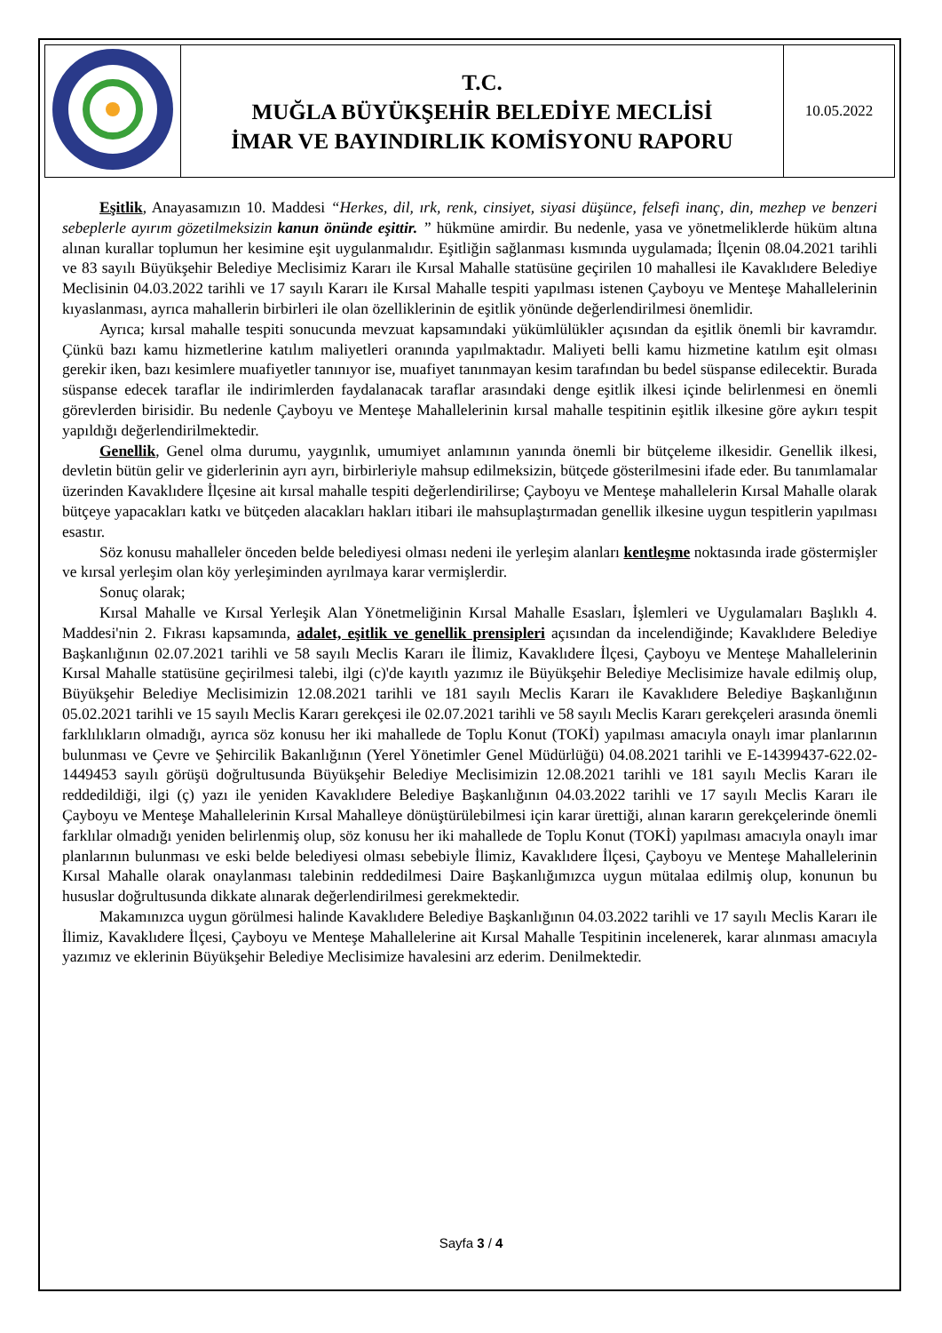| | T.C. MUĞLA BÜYÜKŞEHİR BELEDİYE MECLİSİ İMAR VE BAYINDIRLIK KOMİSYONU RAPORU | 10.05.2022 |
Eşitlik, Anayasamızın 10. Maddesi “Herkes, dil, ırk, renk, cinsiyet, siyasi düşünce, felsefi inanç, din, mezhep ve benzeri sebeplerle ayırım gözetilmeksizin kanun önünde eşittir. ” hükmüne amirdir. Bu nedenle, yasa ve yönetmeliklerde hüküm altına alınan kurallar toplumun her kesimine eşit uygulanmalıdır. Eşitliğin sağlanması kısmında uygulamada; İlçenin 08.04.2021 tarihli ve 83 sayılı Büyükşehir Belediye Meclisimiz Kararı ile Kırsal Mahalle statüsüne geçirilen 10 mahallesi ile Kavaklıdere Belediye Meclisinin 04.03.2022 tarihli ve 17 sayılı Kararı ile Kırsal Mahalle tespiti yapılması istenen Çayboyu ve Menteşe Mahallelerinin kıyaslanması, ayrıca mahallerin birbirleri ile olan özelliklerinin de eşitlik yönünde değerlendirilmesi önemlidir.
Ayrıca; kırsal mahalle tespiti sonucunda mevzuat kapsamındaki yükümlülükler açısından da eşitlik önemli bir kavramdır. Çünkü bazı kamu hizmetlerine katılım maliyetleri oranında yapılmaktadır. Maliyeti belli kamu hizmetine katılım eşit olması gerekir iken, bazı kesimlere muafiyetler tanınıyor ise, muafiyet tanınmayan kesim tarafından bu bedel süspanse edilecektir. Burada süspanse edecek taraflar ile indirimlerden faydalanacak taraflar arasındaki denge eşitlik ilkesi içinde belirlenmesi en önemli görevlerden birisidir. Bu nedenle Çayboyu ve Menteşe Mahallelerinin kırsal mahalle tespitinin eşitlik ilkesine göre aykırı tespit yapıldığı değerlendirilmektedir.
Genellik, Genel olma durumu, yaygınlık, umumiyet anlamının yanında önemli bir bütçeleme ilkesidir. Genellik ilkesi, devletin bütün gelir ve giderlerinin ayrı ayrı, birbirleriyle mahsup edilmeksizin, bütçede gösterilmesini ifade eder. Bu tanımlamalar üzerinden Kavaklıdere İlçesine ait kırsal mahalle tespiti değerlendirilirse; Çayboyu ve Menteşe mahallelerin Kırsal Mahalle olarak bütçeye yapacakları katkı ve bütçeden alacakları hakları itibari ile mahsuplaştırmadan genellik ilkesine uygun tespitlerin yapılması esastır.
Söz konusu mahalleler önceden belde belediyesi olması nedeni ile yerleşim alanları kentleşme noktasında irade göstermişler ve kırsal yerleşim olan köy yerleşiminden ayrılmaya karar vermişlerdir.
Sonuç olarak;
Kırsal Mahalle ve Kırsal Yerleşik Alan Yönetmeliğinin Kırsal Mahalle Esasları, İşlemleri ve Uygulamaları Başlıklı 4. Maddesi'nin 2. Fıkrası kapsamında, adalet, eşitlik ve genellik prensipleri açısından da incelendiğinde; Kavaklıdere Belediye Başkanlığının 02.07.2021 tarihli ve 58 sayılı Meclis Kararı ile İlimiz, Kavaklıdere İlçesi, Çayboyu ve Menteşe Mahallelerinin Kırsal Mahalle statüsüne geçirilmesi talebi, ilgi (c)'de kayıtlı yazımız ile Büyükşehir Belediye Meclisimize havale edilmiş olup, Büyükşehir Belediye Meclisimizin 12.08.2021 tarihli ve 181 sayılı Meclis Kararı ile Kavaklıdere Belediye Başkanlığının 05.02.2021 tarihli ve 15 sayılı Meclis Kararı gerekçesi ile 02.07.2021 tarihli ve 58 sayılı Meclis Kararı gerekçeleri arasında önemli farklılıkların olmadığı, ayrıca söz konusu her iki mahallede de Toplu Konut (TOKİ) yapılması amacıyla onaylı imar planlarının bulunması ve Çevre ve Şehircilik Bakanlığının (Yerel Yönetimler Genel Müdürlüğü) 04.08.2021 tarihli ve E-14399437-622.02-1449453 sayılı görüşü doğrultusunda Büyükşehir Belediye Meclisimizin 12.08.2021 tarihli ve 181 sayılı Meclis Kararı ile reddedildiği, ilgi (ç) yazı ile yeniden Kavaklıdere Belediye Başkanlığının 04.03.2022 tarihli ve 17 sayılı Meclis Kararı ile Çayboyu ve Menteşe Mahallelerinin Kırsal Mahalleye dönüştürülebilmesi için karar ürettiği, alınan kararın gerekçelerinde önemli farklılar olmadığı yeniden belirlenmiş olup, söz konusu her iki mahallede de Toplu Konut (TOKİ) yapılması amacıyla onaylı imar planlarının bulunması ve eski belde belediyesi olması sebebiyle İlimiz, Kavaklıdere İlçesi, Çayboyu ve Menteşe Mahallelerinin Kırsal Mahalle olarak onaylanması talebinin reddedilmesi Daire Başkanlığımızca uygun mütalaa edilmiş olup, konunun bu hususlar doğrultusunda dikkate alınarak değerlendirilmesi gerekmektedir.
Makamınızca uygun görülmesi halinde Kavaklıdere Belediye Başkanlığının 04.03.2022 tarihli ve 17 sayılı Meclis Kararı ile İlimiz, Kavaklıdere İlçesi, Çayboyu ve Menteşe Mahallelerine ait Kırsal Mahalle Tespitinin incelenerek, karar alınması amacıyla yazımız ve eklerinin Büyükşehir Belediye Meclisimize havalesini arz ederim. Denilmektedir.
Sayfa 3 / 4